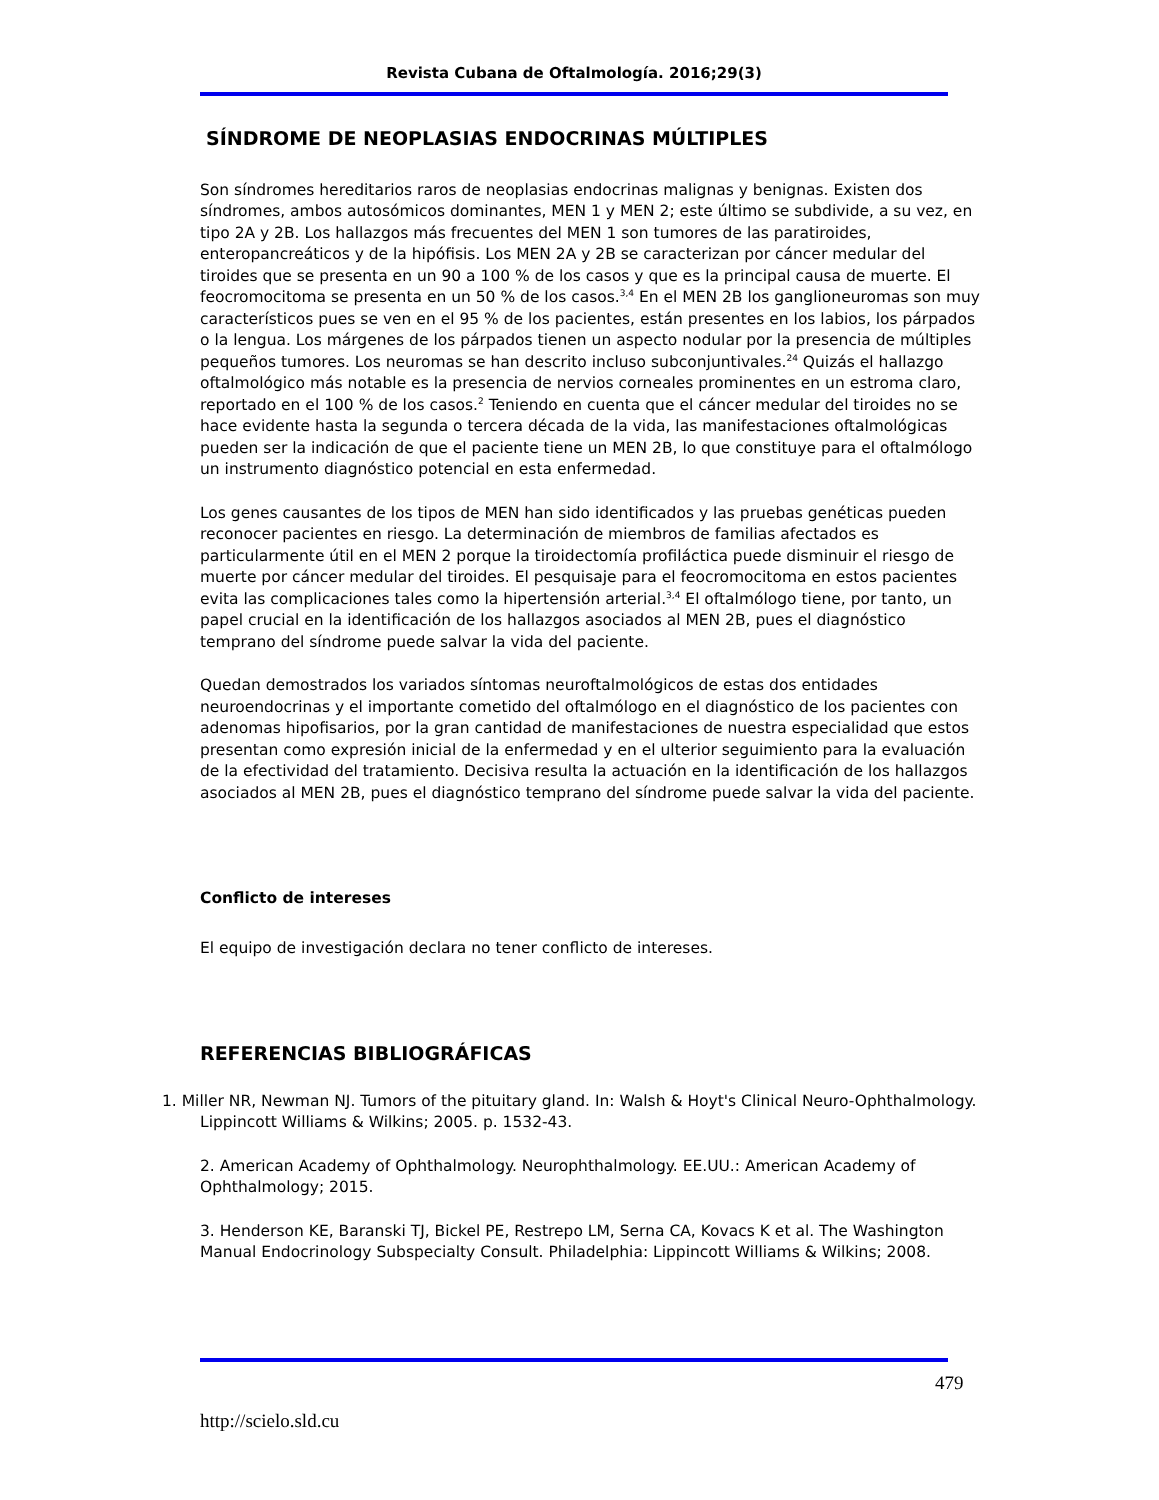Revista Cubana de Oftalmología. 2016;29(3)
SÍNDROME DE NEOPLASIAS ENDOCRINAS MÚLTIPLES
Son síndromes hereditarios raros de neoplasias endocrinas malignas y benignas. Existen dos síndromes, ambos autosómicos dominantes, MEN 1 y MEN 2; este último se subdivide, a su vez, en tipo 2A y 2B. Los hallazgos más frecuentes del MEN 1 son tumores de las paratiroides, enteropancreáticos y de la hipófisis. Los MEN 2A y 2B se caracterizan por cáncer medular del tiroides que se presenta en un 90 a 100 % de los casos y que es la principal causa de muerte. El feocromocitoma se presenta en un 50 % de los casos.<sup>3,4</sup> En el MEN 2B los ganglioneuromas son muy característicos pues se ven en el 95 % de los pacientes, están presentes en los labios, los párpados o la lengua. Los márgenes de los párpados tienen un aspecto nodular por la presencia de múltiples pequeños tumores. Los neuromas se han descrito incluso subconjuntivales.<sup>24</sup> Quizás el hallazgo oftalmológico más notable es la presencia de nervios corneales prominentes en un estroma claro, reportado en el 100 % de los casos.<sup>2</sup> Teniendo en cuenta que el cáncer medular del tiroides no se hace evidente hasta la segunda o tercera década de la vida, las manifestaciones oftalmológicas pueden ser la indicación de que el paciente tiene un MEN 2B, lo que constituye para el oftalmólogo un instrumento diagnóstico potencial en esta enfermedad.
Los genes causantes de los tipos de MEN han sido identificados y las pruebas genéticas pueden reconocer pacientes en riesgo. La determinación de miembros de familias afectados es particularmente útil en el MEN 2 porque la tiroidectomía profiláctica puede disminuir el riesgo de muerte por cáncer medular del tiroides. El pesquisaje para el feocromocitoma en estos pacientes evita las complicaciones tales como la hipertensión arterial.<sup>3,4</sup> El oftalmólogo tiene, por tanto, un papel crucial en la identificación de los hallazgos asociados al MEN 2B, pues el diagnóstico temprano del síndrome puede salvar la vida del paciente.
Quedan demostrados los variados síntomas neuroftalmológicos de estas dos entidades neuroendocrinas y el importante cometido del oftalmólogo en el diagnóstico de los pacientes con adenomas hipofisarios, por la gran cantidad de manifestaciones de nuestra especialidad que estos presentan como expresión inicial de la enfermedad y en el ulterior seguimiento para la evaluación de la efectividad del tratamiento. Decisiva resulta la actuación en la identificación de los hallazgos asociados al MEN 2B, pues el diagnóstico temprano del síndrome puede salvar la vida del paciente.
Conflicto de intereses
El equipo de investigación declara no tener conflicto de intereses.
REFERENCIAS BIBLIOGRÁFICAS
1. Miller NR, Newman NJ. Tumors of the pituitary gland. In: Walsh & Hoyt's Clinical Neuro-Ophthalmology. Lippincott Williams & Wilkins; 2005. p. 1532-43.
2. American Academy of Ophthalmology. Neurophthalmology. EE.UU.: American Academy of Ophthalmology; 2015.
3. Henderson KE, Baranski TJ, Bickel PE, Restrepo LM, Serna CA, Kovacs K et al. The Washington Manual Endocrinology Subspecialty Consult. Philadelphia: Lippincott Williams & Wilkins; 2008.
479
http://scielo.sld.cu